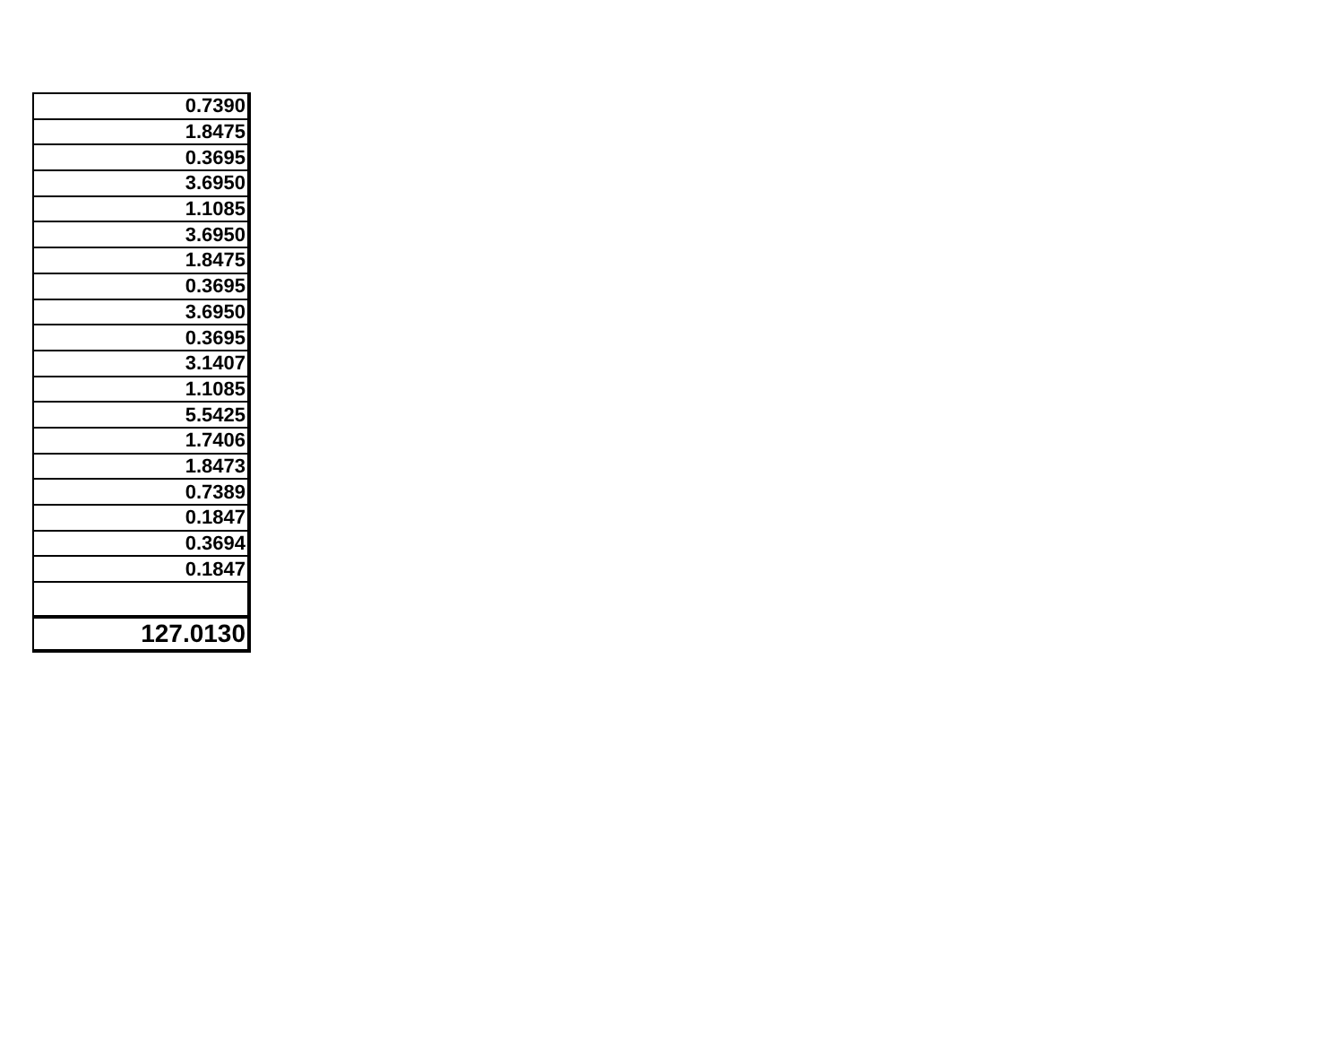| 0.7390 |
| 1.8475 |
| 0.3695 |
| 3.6950 |
| 1.1085 |
| 3.6950 |
| 1.8475 |
| 0.3695 |
| 3.6950 |
| 0.3695 |
| 3.1407 |
| 1.1085 |
| 5.5425 |
| 1.7406 |
| 1.8473 |
| 0.7389 |
| 0.1847 |
| 0.3694 |
| 0.1847 |
| 127.0130 |